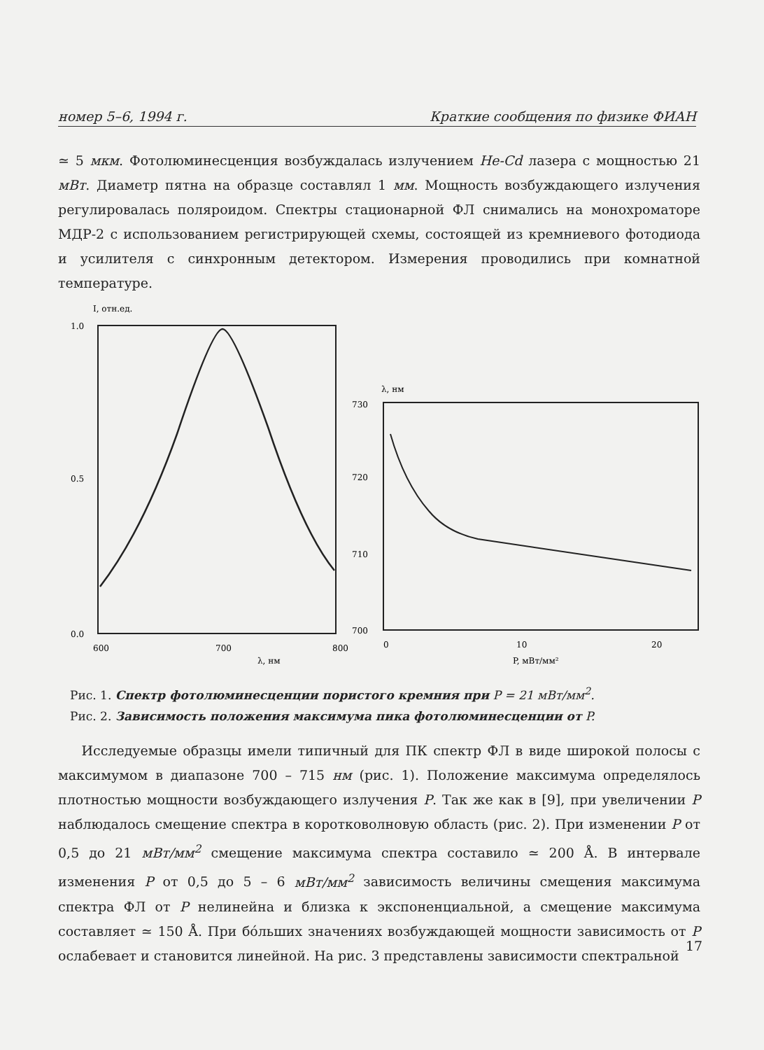номер 5–6, 1994 г. Краткие сообщения по физике ФИАН
≃ 5 мкм. Фотолюминесценция возбуждалась излучением He-Cd лазера с мощностью 21 мВт. Диаметр пятна на образце составлял 1 мм. Мощность возбуждающего излучения регулировалась поляроидом. Спектры стационарной ФЛ снимались на монохроматоре МДР-2 с использованием регистрирующей схемы, состоящей из кремниевого фотодиода и усилителя с синхронным детектором. Измерения проводились при комнатной температуре.
I, отн.ед.
1.0
0.5
0.0
600
700
800
λ, нм
λ, нм
730
720
710
700
0
10
20
P, мВт/мм²
Рис. 1. Спектр фотолюминесценции пористого кремния при P = 21 мВт/мм<sup>2</sup>.
Рис. 2. Зависимость положения максимума пика фотолюминесценции от P.
Исследуемые образцы имели типичный для ПК спектр ФЛ в виде широкой полосы с максимумом в диапазоне 700 – 715 нм (рис. 1). Положение максимума определялось плотностью мощности возбуждающего излучения P. Так же как в [9], при увеличении P наблюдалось смещение спектра в коротковолновую область (рис. 2). При изменении P от 0,5 до 21 мВт/мм<sup>2</sup> смещение максимума спектра составило ≃ 200 Å. В интервале изменения P от 0,5 до 5 – 6 мВт/мм<sup>2</sup> зависимость величины смещения максимума спектра ФЛ от P нелинейна и близка к экспоненциальной, а смещение максимума составляет ≃ 150 Å. При бо́льших значениях возбуждающей мощности зависимость от P ослабевает и становится линейной. На рис. 3 представлены зависимости спектральной
17